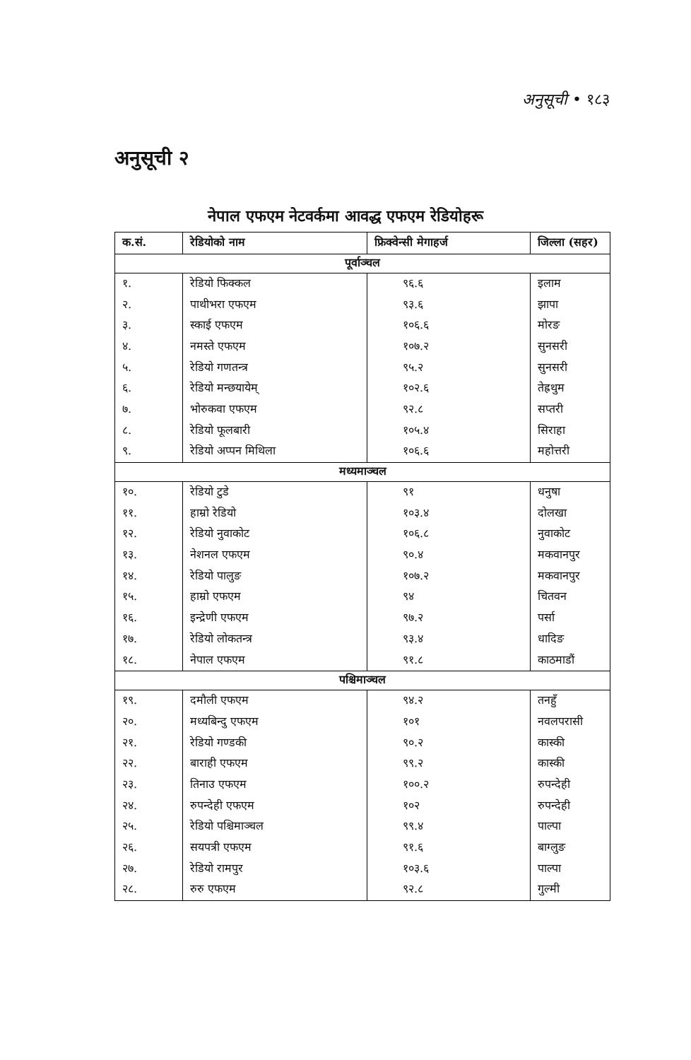अनुसूची • १८३
अनुसूची २
नेपाल एफएम नेटवर्कमा आवद्ध एफएम रेडियोहरू
| क.सं. | रेडियोको नाम | फ्रिक्वेन्सी मेगाहर्ज | जिल्ला (सहर) |
| --- | --- | --- | --- |
| पूर्वाञ्चल | | | |
| १. | रेडियो फिक्कल | ९६.६ | इलाम |
| २. | पाथीभरा एफएम | ९३.६ | झापा |
| ३. | स्काई एफएम | १०६.६ | मोरङ |
| ४. | नमस्ते एफएम | १०७.२ | सुनसरी |
| ५. | रेडियो गणतन्त्र | ९५.२ | सुनसरी |
| ६. | रेडियो मन्छयायेम् | १०२.६ | तेह्रथुम |
| ७. | भोरुकवा एफएम | ९२.८ | सप्तरी |
| ८. | रेडियो फूलबारी | १०५.४ | सिराहा |
| ९. | रेडियो अप्पन मिथिला | १०६.६ | महोत्तरी |
| मध्यमाञ्चल | | | |
| १०. | रेडियो टुडे | ९१ | धनुषा |
| ११. | हाम्रो रेडियो | १०३.४ | दोलखा |
| १२. | रेडियो नुवाकोट | १०६.८ | नुवाकोट |
| १३. | नेशनल एफएम | ९०.४ | मकवानपुर |
| १४. | रेडियो पालुङ | १०७.२ | मकवानपुर |
| १५. | हाम्रो एफएम | ९४ | चितवन |
| १६. | इन्द्रेणी एफएम | ९७.२ | पर्सा |
| १७. | रेडियो लोकतन्त्र | ९३.४ | धादिङ |
| १८. | नेपाल एफएम | ९१.८ | काठमाडौं |
| पश्चिमाञ्चल | | | |
| १९. | दमौली एफएम | ९४.२ | तनहुँ |
| २०. | मध्यबिन्दु एफएम | १०१ | नवलपरासी |
| २१. | रेडियो गण्डकी | ९०.२ | कास्की |
| २२. | बाराही एफएम | ९९.२ | कास्की |
| २३. | तिनाउ एफएम | १००.२ | रुपन्देही |
| २४. | रुपन्देही एफएम | १०२ | रुपन्देही |
| २५. | रेडियो पश्चिमाञ्चल | ९९.४ | पाल्पा |
| २६. | सयपत्री एफएम | ९१.६ | बाग्लुङ |
| २७. | रेडियो रामपुर | १०३.६ | पाल्पा |
| २८. | रुरु एफएम | ९२.८ | गुल्मी |